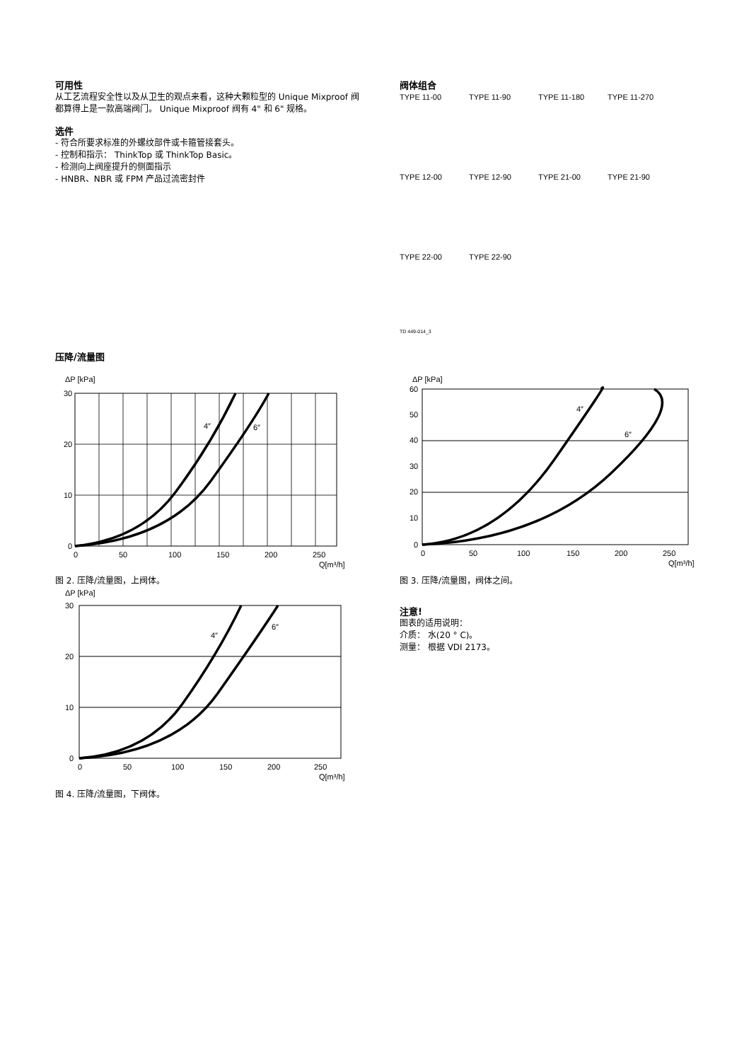可用性
从工艺流程安全性以及从卫生的观点来看，这种大颗粒型的 Unique Mixproof 阀都算得上是一款高端阀门。 Unique Mixproof 阀有 4" 和 6" 规格。
选件
- 符合所要求标准的外螺纹部件或卡箍管接套头。
- 控制和指示： ThinkTop 或 ThinkTop Basic。
- 检测向上阀座提升的侧面指示
- HNBR、NBR 或 FPM 产品过流密封件
阀体组合
TYPE 11-00
TYPE 11-90
TYPE 11-180
TYPE 11-270
TYPE 12-00
TYPE 12-90
TYPE 21-00
TYPE 21-90
TYPE 22-00
TYPE 22-90
TD 449-014_3
压降/流量图
ΔP [kPa]
30
20
10
0
0
50
100
150
200
250
Q[m³/h]
4″
6″
图 2. 压降/流量图，上阀体。
ΔP [kPa]
30
20
10
0
0
50
100
150
200
250
Q[m³/h]
4″
6″
图 4. 压降/流量图，下阀体。
ΔP [kPa]
60
50
40
30
20
10
0
0
50
100
150
200
250
Q[m³/h]
4″
6″
图 3. 压降/流量图，阀体之间。
注意!
图表的适用说明：
介质： 水(20 ° C)。
测量： 根据 VDI 2173。